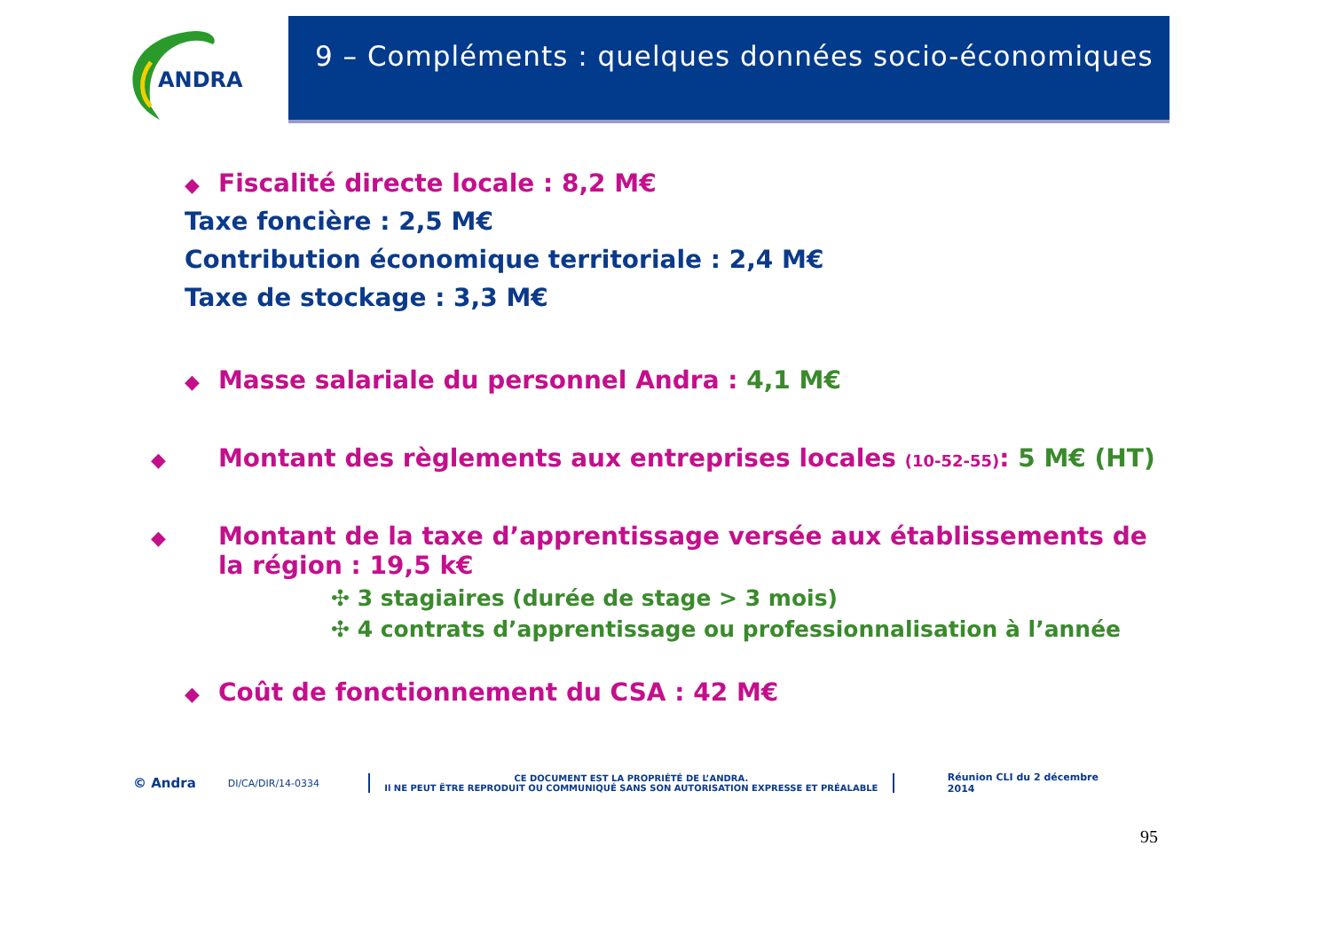ANDRA
9 – Compléments : quelques données socio-économiques
◆ Fiscalité directe locale : 8,2 M€
Taxe foncière : 2,5 M€
Contribution économique territoriale : 2,4 M€
Taxe de stockage : 3,3 M€
◆ Masse salariale du personnel Andra : 4,1 M€
◆ Montant des règlements aux entreprises locales (10-52-55): 5 M€ (HT)
◆ Montant de la taxe d’apprentissage versée aux établissements de la région : 19,5 k€
✣ 3 stagiaires (durée de stage > 3 mois)
✣ 4 contrats d’apprentissage ou professionnalisation à l’année
◆ Coût de fonctionnement du CSA : 42 M€
© Andra DI/CA/DIR/14-0334 CE DOCUMENT EST LA PROPRIÉTÉ DE L’ANDRA.
Il NE PEUT ÊTRE REPRODUIT OU COMMUNIQUÉ SANS SON AUTORISATION EXPRESSE ET PRÉALABLE Réunion CLI du 2 décembre 2014
95